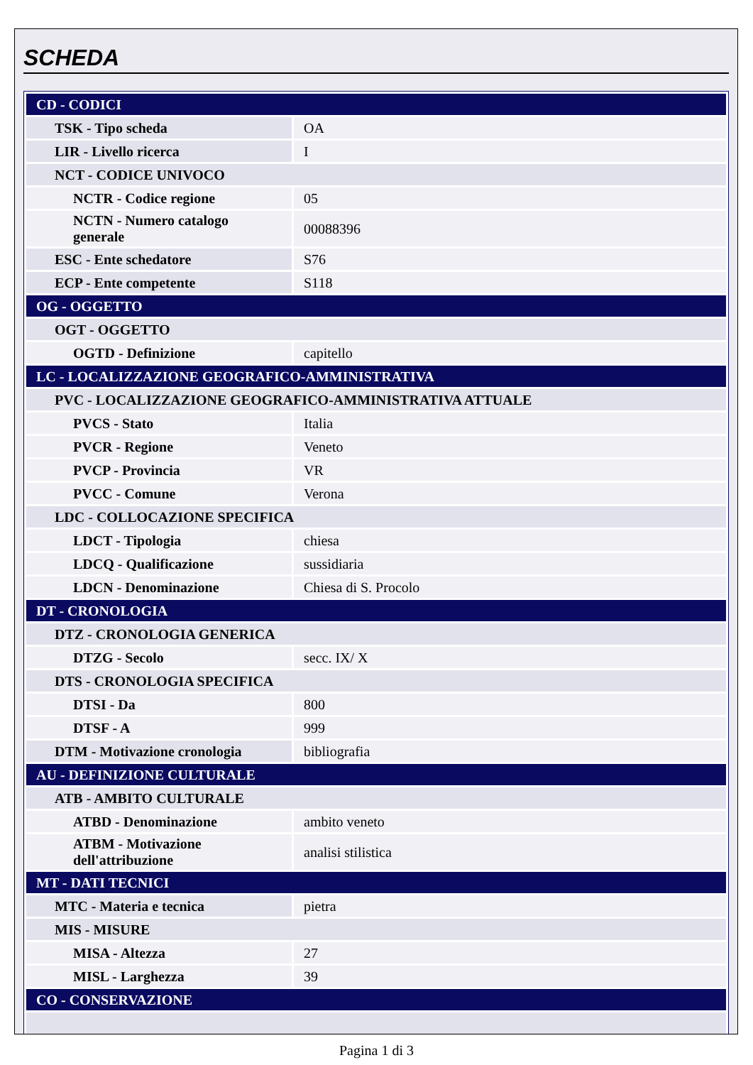SCHEDA
| CD - CODICI | |
| TSK - Tipo scheda | OA |
| LIR - Livello ricerca | I |
| NCT - CODICE UNIVOCO | |
| NCTR - Codice regione | 05 |
| NCTN - Numero catalogo generale | 00088396 |
| ESC - Ente schedatore | S76 |
| ECP - Ente competente | S118 |
| OG - OGGETTO | |
| OGT - OGGETTO | |
| OGTD - Definizione | capitello |
| LC - LOCALIZZAZIONE GEOGRAFICO-AMMINISTRATIVA | |
| PVC - LOCALIZZAZIONE GEOGRAFICO-AMMINISTRATIVA ATTUALE | |
| PVCS - Stato | Italia |
| PVCR - Regione | Veneto |
| PVCP - Provincia | VR |
| PVCC - Comune | Verona |
| LDC - COLLOCAZIONE SPECIFICA | |
| LDCT - Tipologia | chiesa |
| LDCQ - Qualificazione | sussidiaria |
| LDCN - Denominazione | Chiesa di S. Procolo |
| DT - CRONOLOGIA | |
| DTZ - CRONOLOGIA GENERICA | |
| DTZG - Secolo | secc. IX/ X |
| DTS - CRONOLOGIA SPECIFICA | |
| DTSI - Da | 800 |
| DTSF - A | 999 |
| DTM - Motivazione cronologia | bibliografia |
| AU - DEFINIZIONE CULTURALE | |
| ATB - AMBITO CULTURALE | |
| ATBD - Denominazione | ambito veneto |
| ATBM - Motivazione dell'attribuzione | analisi stilistica |
| MT - DATI TECNICI | |
| MTC - Materia e tecnica | pietra |
| MIS - MISURE | |
| MISA - Altezza | 27 |
| MISL - Larghezza | 39 |
| CO - CONSERVAZIONE | |
Pagina 1 di 3